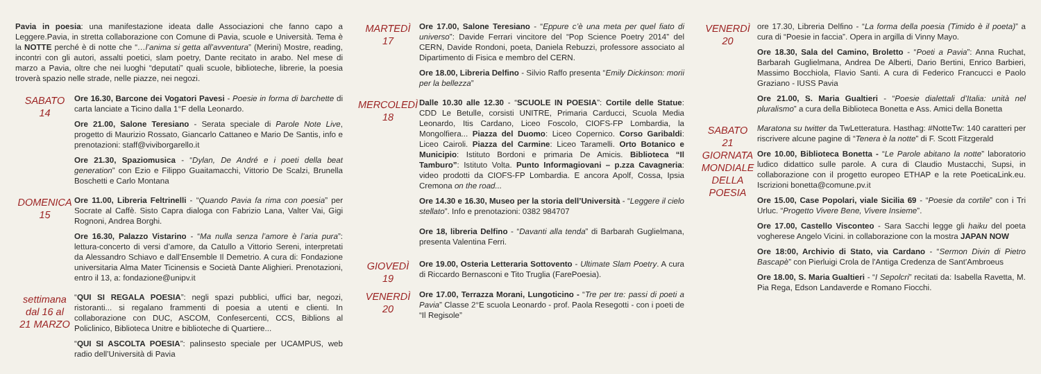Pavia in poesia: una manifestazione ideata dalle Associazioni che fanno capo a Leggere.Pavia, in stretta collaborazione con Comune di Pavia, scuole e Università. Tema è la NOTTE perché è di notte che “…l’anima si getta all’avventura” (Merini) Mostre, reading, incontri con gli autori, assalti poetici, slam poetry, Dante recitato in arabo. Nel mese di marzo a Pavia, oltre che nei luoghi “deputati” quali scuole, biblioteche, librerie, la poesia troverà spazio nelle strade, nelle piazze, nei negozi.
SABATO
14
Ore 16.30, Barcone dei Vogatori Pavesi - Poesie in forma di barchette di carta lanciate a Ticino dalla 1°F della Leonardo.
Ore 21.00, Salone Teresiano - Serata speciale di Parole Note Live, progetto di Maurizio Rossato, Giancarlo Cattaneo e Mario De Santis, info e prenotazioni: staff@viviborgarello.it
Ore 21.30, Spaziomusica - “Dylan, De André e i poeti della beat generation” con Ezio e Filippo Guaitamacchi, Vittorio De Scalzi, Brunella Boschetti e Carlo Montana
DOMENICA
15
Ore 11.00, Libreria Feltrinelli - “Quando Pavia fa rima con poesia” per Socrate al Caffè. Sisto Capra dialoga con Fabrizio Lana, Valter Vai, Gigi Rognoni, Andrea Borghi.
Ore 16.30, Palazzo Vistarino - “Ma nulla senza l’amore è l’aria pura”: lettura-concerto di versi d’amore, da Catullo a Vittorio Sereni, interpretati da Alessandro Schiavo e dall’Ensemble Il Demetrio. A cura di: Fondazione universitaria Alma Mater Ticinensis e Società Dante Alighieri. Prenotazioni, entro il 13, a: fondazione@unipv.it
settimana
dal 16 al
21 MARZO
“QUI SI REGALA POESIA”: negli spazi pubblici, uffici bar, negozi, ristoranti... si regalano frammenti di poesia a utenti e clienti. In collaborazione con DUC, ASCOM, Confesercenti, CCS, Biblions al Policlinico, Biblioteca Unitre e biblioteche di Quartiere...
“QUI SI ASCOLTA POESIA”: palinsesto speciale per UCAMPUS, web radio dell’Università di Pavia
MARTEDÌ
17
Ore 17.00, Salone Teresiano - “Eppure c’è una meta per quel fiato di universo”: Davide Ferrari vincitore del “Pop Science Poetry 2014” del CERN, Davide Rondoni, poeta, Daniela Rebuzzi, professore associato al Dipartimento di Fisica e membro del CERN.
Ore 18.00, Libreria Delfino - Silvio Raffo presenta “Emily Dickinson: morii per la bellezza”
MERCOLEDÌ
18
Dalle 10.30 alle 12.30 - “SCUOLE IN POESIA”: Cortile delle Statue: CDD Le Betulle, corsisti UNITRE, Primaria Carducci, Scuola Media Leonardo, Itis Cardano, Liceo Foscolo, CIOFS-FP Lombardia, la Mongolfiera... Piazza del Duomo: Liceo Copernico. Corso Garibaldi: Liceo Cairoli. Piazza del Carmine: Liceo Taramelli. Orto Botanico e Municipio: Istituto Bordoni e primaria De Amicis. Biblioteca “Il Tamburo”: Istituto Volta. Punto Informagiovani – p.zza Cavagneria: video prodotti da CIOFS-FP Lombardia. E ancora Apolf, Cossa, Ipsia Cremona on the road...
Ore 14.30 e 16.30, Museo per la storia dell’Università - “Leggere il cielo stellato”. Info e prenotazioni: 0382 984707
Ore 18, libreria Delfino - “Davanti alla tenda” di Barbarah Guglielmana, presenta Valentina Ferri.
GIOVEDÌ
19
Ore 19.00, Osteria Letteraria Sottovento - Ultimate Slam Poetry. A cura di Riccardo Bernasconi e Tito Truglia (FarePoesia).
VENERDÌ
20
Ore 17.00, Terrazza Morani, Lungoticino - “Tre per tre: passi di poeti a Pavia” Classe 2°E scuola Leonardo - prof. Paola Resegotti - con i poeti de “Il Regisole”
VENERDÌ
20
ore 17.30, Libreria Delfino - “La forma della poesia (Timido è il poeta)” a cura di “Poesie in faccia”. Opera in argilla di Vinny Mayo.
Ore 18.30, Sala del Camino, Broletto - “Poeti a Pavia”: Anna Ruchat, Barbarah Guglielmana, Andrea De Alberti, Dario Bertini, Enrico Barbieri, Massimo Bocchiola, Flavio Santi. A cura di Federico Francucci e Paolo Graziano - IUSS Pavia
Ore 21.00, S. Maria Gualtieri - “Poesie dialettali d’Italia: unità nel pluralismo” a cura della Biblioteca Bonetta e Ass. Amici della Bonetta
SABATO
21
GIORNATA
MONDIALE
DELLA
POESIA
Maratona su twitter da TwLetteratura. Hasthag: #NotteTw: 140 caratteri per riscrivere alcune pagine di “Tenera è la notte” di F. Scott Fitzgerald
Ore 10.00, Biblioteca Bonetta - “Le Parole abitano la notte” laboratorio ludico didattico sulle parole. A cura di Claudio Mustacchi, Supsi, in collaborazione con il progetto europeo ETHAP e la rete PoeticaLink.eu. Iscrizioni bonetta@comune.pv.it
Ore 15.00, Case Popolari, viale Sicilia 69 - “Poesie da cortile” con i Tri Urluc. “Progetto Vivere Bene, Vivere Insieme”.
Ore 17.00, Castello Visconteo - Sara Sacchi legge gli haiku del poeta vogherese Angelo Vicini. in collaborazione con la mostra JAPAN NOW
Ore 18:00, Archivio di Stato, via Cardano - “Sermon Divin di Pietro Bascapè” con Pierluigi Crola de l'Antiga Credenza de Sant'Ambroeus
Ore 18.00, S. Maria Gualtieri - “I Sepolcri” recitati da: Isabella Ravetta, M. Pia Rega, Edson Landaverde e Romano Fiocchi.